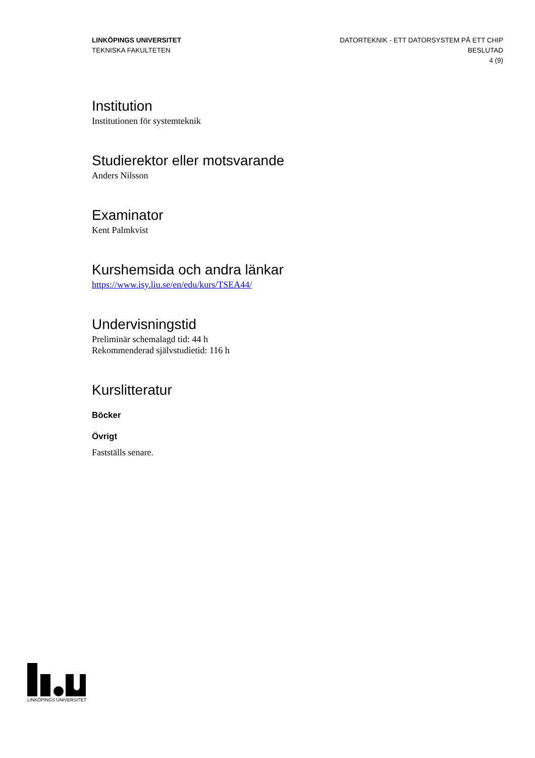LINKÖPINGS UNIVERSITET
TEKNISKA FAKULTETEN
DATORTEKNIK - ETT DATORSYSTEM PÅ ETT CHIP
BESLUTAD
4 (9)
Institution
Institutionen för systemteknik
Studierektor eller motsvarande
Anders Nilsson
Examinator
Kent Palmkvist
Kurshemsida och andra länkar
https://www.isy.liu.se/en/edu/kurs/TSEA44/
Undervisningstid
Preliminär schemalagd tid: 44 h
Rekommenderad självstudietid: 116 h
Kurslitteratur
Böcker
Övrigt
Fastställs senare.
LINKÖPINGS UNIVERSITET